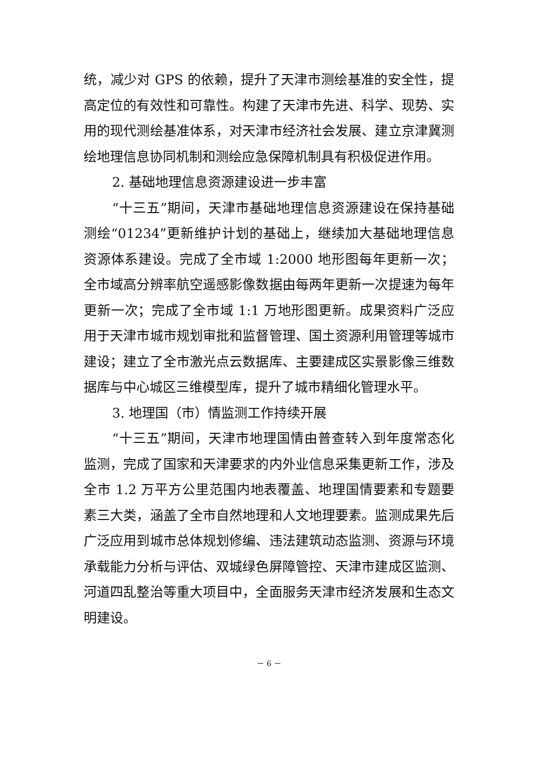统，减少对 GPS 的依赖，提升了天津市测绘基准的安全性，提高定位的有效性和可靠性。构建了天津市先进、科学、现势、实用的现代测绘基准体系，对天津市经济社会发展、建立京津冀测绘地理信息协同机制和测绘应急保障机制具有积极促进作用。
2. 基础地理信息资源建设进一步丰富
“十三五”期间，天津市基础地理信息资源建设在保持基础测绘“01234”更新维护计划的基础上，继续加大基础地理信息资源体系建设。完成了全市域 1:2000 地形图每年更新一次；全市域高分辨率航空遥感影像数据由每两年更新一次提速为每年更新一次；完成了全市域 1:1 万地形图更新。成果资料广泛应用于天津市城市规划审批和监督管理、国土资源利用管理等城市建设；建立了全市激光点云数据库、主要建成区实景影像三维数据库与中心城区三维模型库，提升了城市精细化管理水平。
3. 地理国（市）情监测工作持续开展
“十三五”期间，天津市地理国情由普查转入到年度常态化监测，完成了国家和天津要求的内外业信息采集更新工作，涉及全市 1.2 万平方公里范围内地表覆盖、地理国情要素和专题要素三大类，涵盖了全市自然地理和人文地理要素。监测成果先后广泛应用到城市总体规划修编、违法建筑动态监测、资源与环境承载能力分析与评估、双城绿色屏障管控、天津市建成区监测、河道四乱整治等重大项目中，全面服务天津市经济发展和生态文明建设。
－ 6 －